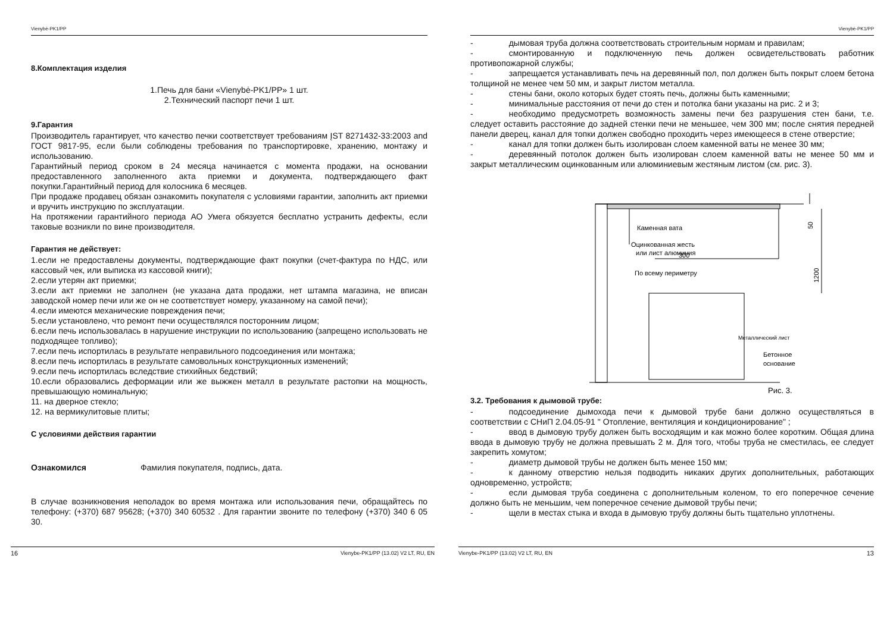Vienybė-PK1/PP
8.Комплектация изделия
1.Печь для бани «Vienybė-PK1/PP» 1 шт.
2.Технический паспорт печи 1 шт.
9.Гарантия
Производитель гарантирует, что качество печки соответствует требованиям ĮST 8271432-33:2003 and ГОСТ 9817-95, если были соблюдены требования по транспортировке, хранению, монтажу и использованию.
Гарантийный период сроком в 24 месяца начинается с момента продажи, на основании предоставленного заполненного акта приемки и документа, подтверждающего факт покупки.Гарантийный период для колосника 6 месяцев.
При продаже продавец обязан ознакомить покупателя с условиями гарантии, заполнить акт приемки и вручить инструкцию по эксплуатации.
На протяжении гарантийного периода АО Умега обязуется бесплатно устранить дефекты, если таковые возникли по вине производителя.
Гарантия не действует:
1.если не предоставлены документы, подтверждающие факт покупки (счет-фактура по НДС, или кассовый чек, или выписка из кассовой книги);
2.если утерян акт приемки;
3.если акт приемки не заполнен (не указана дата продажи, нет штампа магазина, не вписан заводской номер печи или же он не соответствует номеру, указанному на самой печи);
4.если имеются механические повреждения печи;
5.если установлено, что ремонт печи осуществлялся посторонним лицом;
6.если печь использовалась в нарушение инструкции по использованию (запрещено использовать не подходящее топливо);
7.если печь испортилась в результате неправильного подсоединения или монтажа;
8.если печь испортилась в результате самовольных конструкционных изменений;
9.если печь испортилась вследствие стихийных бедствий;
10.если образовались деформации или же выжжен металл в результате растопки на мощность, превышающую номинальную;
11. на дверное стекло;
12. на вермикулитовые плиты;
С условиями действия гарантии
Ознакомился Фамилия покупателя, подпись, дата.
В случае возникновения неполадок во время монтажа или использования печи, обращайтесь по телефону: (+370) 687 95628; (+370) 340 60532 . Для гарантии звоните по телефону (+370) 340 6 05 30.
16 Vienybe-PK1/PP (13.02) V2 LT, RU, EN
Vienybė-PK1/PP
- дымовая труба должна соответствовать строительным нормам и правилам;
- смонтированную и подключенную печь должен освидетельствовать работник противопожарной службы;
- запрещается устанавливать печь на деревянный пол, пол должен быть покрыт слоем бетона толщиной не менее чем 50 мм, и закрыт листом металла.
- стены бани, около которых будет стоять печь, должны быть каменными;
- минимальные расстояния от печи до стен и потолка бани указаны на рис. 2 и 3;
- необходимо предусмотреть возможность замены печи без разрушения стен бани, т.е. следует оставить расстояние до задней стенки печи не меньшее, чем 300 мм; после снятия передней панели дверец, канал для топки должен свободно проходить через имеющееся в стене отверстие;
- канал для топки должен быть изолирован слоем каменной ваты не менее 30 мм;
- деревянный потолок должен быть изолирован слоем каменной ваты не менее 50 мм и закрыт металлическим оцинкованным или алюминиевым жестяным листом (см. рис. 3).
Каменная вата
Оцинкованная жесть
или лист алюминия
300
По всему периметру
50
1200
Металлический лист
Бетонное
основание
Рис. 3.
3.2. Требования к дымовой трубе:
- подсоединение дымохода печи к дымовой трубе бани должно осуществляться в соответствии с СНиП 2.04.05-91 " Отопление, вентиляция и кондиционирование" ;
- ввод в дымовую трубу должен быть восходящим и как можно более коротким. Общая длина ввода в дымовую трубу не должна превышать 2 м. Для того, чтобы труба не сместилась, ее следует закрепить хомутом;
- диаметр дымовой трубы не должен быть менее 150 мм;
- к данному отверстию нельзя подводить никаких других дополнительных, работающих одновременно, устройств;
- если дымовая труба соединена с дополнительным коленом, то его поперечное сечение должно быть не меньшим, чем поперечное сечение дымовой трубы печи;
- щели в местах стыка и входа в дымовую трубу должны быть тщательно уплотнены.
Vienybe-PK1/PP (13.02) V2 LT, RU, EN 13